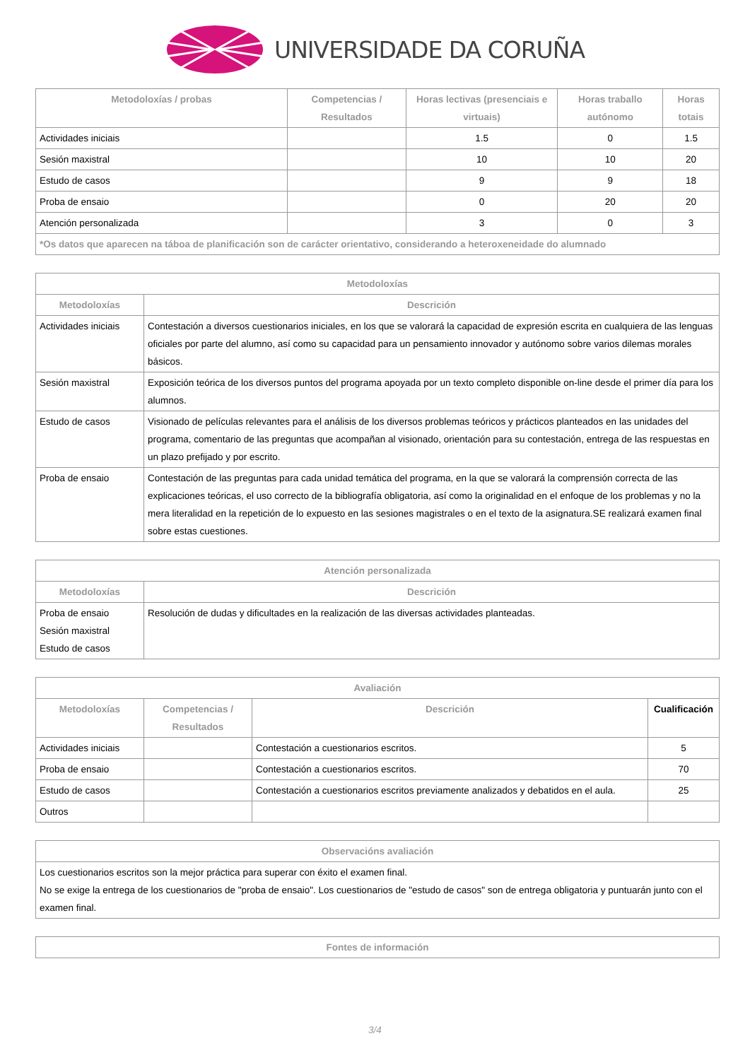UNIVERSIDADE DA CORUÑA
| Metodoloxías / probas | Competencias / Resultados | Horas lectivas (presenciais e virtuais) | Horas traballo autónomo | Horas totais |
| --- | --- | --- | --- | --- |
| Actividades iniciais | | 1.5 | 0 | 1.5 |
| Sesión maxistral | | 10 | 10 | 20 |
| Estudo de casos | | 9 | 9 | 18 |
| Proba de ensaio | | 0 | 20 | 20 |
| Atención personalizada | | 3 | 0 | 3 |
| *Os datos que aparecen na táboa de planificación son de carácter orientativo, considerando a heteroxeneidade do alumnado | | | | |
| Metodoloxías | |
| --- | --- |
| Metodoloxías | Descrición |
| Actividades iniciais | Contestación a diversos cuestionarios iniciales, en los que se valorará la capacidad de expresión escrita en cualquiera de las lenguas oficiales por parte del alumno, así como su capacidad para un pensamiento innovador y autónomo sobre varios dilemas morales básicos. |
| Sesión maxistral | Exposición teórica de los diversos puntos del programa apoyada por un texto completo disponible on-line desde el primer día para los alumnos. |
| Estudo de casos | Visionado de películas relevantes para el análisis de los diversos problemas teóricos y prácticos planteados en las unidades del programa, comentario de las preguntas que acompañan al visionado, orientación para su contestación, entrega de las respuestas en un plazo prefijado y por escrito. |
| Proba de ensaio | Contestación de las preguntas para cada unidad temática del programa, en la que se valorará la comprensión correcta de las explicaciones teóricas, el uso correcto de la bibliografía obligatoria, así como la originalidad en el enfoque de los problemas y no la mera literalidad en la repetición de lo expuesto en las sesiones magistrales o en el texto de la asignatura.SE realizará examen final sobre estas cuestiones. |
| Atención personalizada | |
| --- | --- |
| Metodoloxías | Descrición |
| Proba de ensaio Sesión maxistral Estudo de casos | Resolución de dudas y dificultades en la realización de las diversas actividades planteadas. |
| Avaliación | | | |
| --- | --- | --- | --- |
| Metodoloxías | Competencias / Resultados | Descrición | Cualificación |
| Actividades iniciais | | Contestación a cuestionarios escritos. | 5 |
| Proba de ensaio | | Contestación a cuestionarios escritos. | 70 |
| Estudo de casos | | Contestación a cuestionarios escritos previamente analizados y debatidos en el aula. | 25 |
| Outros | | | |
| Observacións avaliación |
| --- |
| Los cuestionarios escritos son la mejor práctica para superar con éxito el examen final. No se exige la entrega de los cuestionarios de "proba de ensaio". Los cuestionarios de "estudo de casos" son de entrega obligatoria y puntuarán junto con el examen final. |
| Fontes de información |
| --- |
3/4